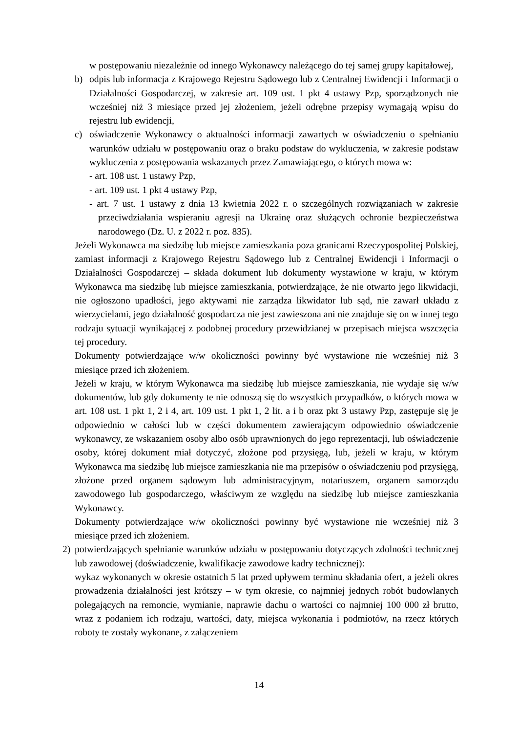w postępowaniu niezależnie od innego Wykonawcy należącego do tej samej grupy kapitałowej,
b) odpis lub informacja z Krajowego Rejestru Sądowego lub z Centralnej Ewidencji i Informacji o Działalności Gospodarczej, w zakresie art. 109 ust. 1 pkt 4 ustawy Pzp, sporządzonych nie wcześniej niż 3 miesiące przed jej złożeniem, jeżeli odrębne przepisy wymagają wpisu do rejestru lub ewidencji,
c) oświadczenie Wykonawcy o aktualności informacji zawartych w oświadczeniu o spełnianiu warunków udziału w postępowaniu oraz o braku podstaw do wykluczenia, w zakresie podstaw wykluczenia z postępowania wskazanych przez Zamawiającego, o których mowa w:
- art. 108 ust. 1 ustawy Pzp,
- art. 109 ust. 1 pkt 4 ustawy Pzp,
- art. 7 ust. 1 ustawy z dnia 13 kwietnia 2022 r. o szczególnych rozwiązaniach w zakresie przeciwdziałania wspieraniu agresji na Ukrainę oraz służących ochronie bezpieczeństwa narodowego (Dz. U. z 2022 r. poz. 835).
Jeżeli Wykonawca ma siedzibę lub miejsce zamieszkania poza granicami Rzeczypospolitej Polskiej, zamiast informacji z Krajowego Rejestru Sądowego lub z Centralnej Ewidencji i Informacji o Działalności Gospodarczej – składa dokument lub dokumenty wystawione w kraju, w którym Wykonawca ma siedzibę lub miejsce zamieszkania, potwierdzające, że nie otwarto jego likwidacji, nie ogłoszono upadłości, jego aktywami nie zarządza likwidator lub sąd, nie zawarł układu z wierzycielami, jego działalność gospodarcza nie jest zawieszona ani nie znajduje się on w innej tego rodzaju sytuacji wynikającej z podobnej procedury przewidzianej w przepisach miejsca wszczęcia tej procedury.
Dokumenty potwierdzające w/w okoliczności powinny być wystawione nie wcześniej niż 3 miesiące przed ich złożeniem.
Jeżeli w kraju, w którym Wykonawca ma siedzibę lub miejsce zamieszkania, nie wydaje się w/w dokumentów, lub gdy dokumenty te nie odnoszą się do wszystkich przypadków, o których mowa w art. 108 ust. 1 pkt 1, 2 i 4, art. 109 ust. 1 pkt 1, 2 lit. a i b oraz pkt 3 ustawy Pzp, zastępuje się je odpowiednio w całości lub w części dokumentem zawierającym odpowiednio oświadczenie wykonawcy, ze wskazaniem osoby albo osób uprawnionych do jego reprezentacji, lub oświadczenie osoby, której dokument miał dotyczyć, złożone pod przysięgą, lub, jeżeli w kraju, w którym Wykonawca ma siedzibę lub miejsce zamieszkania nie ma przepisów o oświadczeniu pod przysięgą, złożone przed organem sądowym lub administracyjnym, notariuszem, organem samorządu zawodowego lub gospodarczego, właściwym ze względu na siedzibę lub miejsce zamieszkania Wykonawcy.
Dokumenty potwierdzające w/w okoliczności powinny być wystawione nie wcześniej niż 3 miesiące przed ich złożeniem.
2) potwierdzających spełnianie warunków udziału w postępowaniu dotyczących zdolności technicznej lub zawodowej (doświadczenie, kwalifikacje zawodowe kadry technicznej):
wykaz wykonanych w okresie ostatnich 5 lat przed upływem terminu składania ofert, a jeżeli okres prowadzenia działalności jest krótszy – w tym okresie, co najmniej jednych robót budowlanych polegających na remoncie, wymianie, naprawie dachu o wartości co najmniej 100 000 zł brutto, wraz z podaniem ich rodzaju, wartości, daty, miejsca wykonania i podmiotów, na rzecz których roboty te zostały wykonane, z załączeniem
14